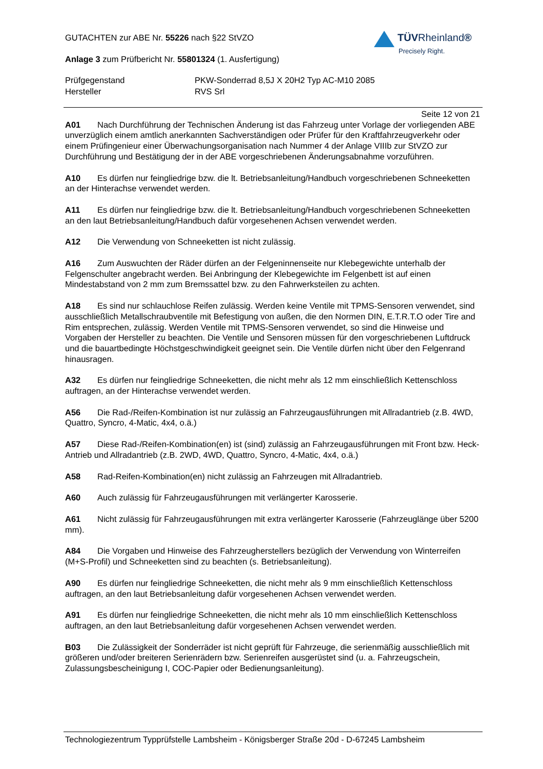GUTACHTEN zur ABE Nr. 55226 nach §22 StVZO
Anlage 3 zum Prüfbericht Nr. 55801324 (1. Ausfertigung)
Prüfgegenstand PKW-Sonderrad 8,5J X 20H2 Typ AC-M10 2085
Hersteller RVS Srl
TÜVRheinland®
Precisely Right.
Seite 12 von 21
A01 Nach Durchführung der Technischen Änderung ist das Fahrzeug unter Vorlage der vorliegenden ABE unverzüglich einem amtlich anerkannten Sachverständigen oder Prüfer für den Kraftfahrzeugverkehr oder einem Prüfingenieur einer Überwachungsorganisation nach Nummer 4 der Anlage VIIIb zur StVZO zur Durchführung und Bestätigung der in der ABE vorgeschriebenen Änderungsabnahme vorzuführen.
A10 Es dürfen nur feingliedrige bzw. die lt. Betriebsanleitung/Handbuch vorgeschriebenen Schneeketten an der Hinterachse verwendet werden.
A11 Es dürfen nur feingliedrige bzw. die lt. Betriebsanleitung/Handbuch vorgeschriebenen Schneeketten an den laut Betriebsanleitung/Handbuch dafür vorgesehenen Achsen verwendet werden.
A12 Die Verwendung von Schneeketten ist nicht zulässig.
A16 Zum Auswuchten der Räder dürfen an der Felgeninnenseite nur Klebegewichte unterhalb der Felgenschulter angebracht werden. Bei Anbringung der Klebegewichte im Felgenbett ist auf einen Mindestabstand von 2 mm zum Bremssattel bzw. zu den Fahrwerksteilen zu achten.
A18 Es sind nur schlauchlose Reifen zulässig. Werden keine Ventile mit TPMS-Sensoren verwendet, sind ausschließlich Metallschraubventile mit Befestigung von außen, die den Normen DIN, E.T.R.T.O oder Tire and Rim entsprechen, zulässig. Werden Ventile mit TPMS-Sensoren verwendet, so sind die Hinweise und Vorgaben der Hersteller zu beachten. Die Ventile und Sensoren müssen für den vorgeschriebenen Luftdruck und die bauartbedingte Höchstgeschwindigkeit geeignet sein. Die Ventile dürfen nicht über den Felgenrand hinausragen.
A32 Es dürfen nur feingliedrige Schneeketten, die nicht mehr als 12 mm einschließlich Kettenschloss auftragen, an der Hinterachse verwendet werden.
A56 Die Rad-/Reifen-Kombination ist nur zulässig an Fahrzeugausführungen mit Allradantrieb (z.B. 4WD, Quattro, Syncro, 4-Matic, 4x4, o.ä.)
A57 Diese Rad-/Reifen-Kombination(en) ist (sind) zulässig an Fahrzeugausführungen mit Front bzw. Heck-Antrieb und Allradantrieb (z.B. 2WD, 4WD, Quattro, Syncro, 4-Matic, 4x4, o.ä.)
A58 Rad-Reifen-Kombination(en) nicht zulässig an Fahrzeugen mit Allradantrieb.
A60 Auch zulässig für Fahrzeugausführungen mit verlängerter Karosserie.
A61 Nicht zulässig für Fahrzeugausführungen mit extra verlängerter Karosserie (Fahrzeuglänge über 5200 mm).
A84 Die Vorgaben und Hinweise des Fahrzeugherstellers bezüglich der Verwendung von Winterreifen (M+S-Profil) und Schneeketten sind zu beachten (s. Betriebsanleitung).
A90 Es dürfen nur feingliedrige Schneeketten, die nicht mehr als 9 mm einschließlich Kettenschloss auftragen, an den laut Betriebsanleitung dafür vorgesehenen Achsen verwendet werden.
A91 Es dürfen nur feingliedrige Schneeketten, die nicht mehr als 10 mm einschließlich Kettenschloss auftragen, an den laut Betriebsanleitung dafür vorgesehenen Achsen verwendet werden.
B03 Die Zulässigkeit der Sonderräder ist nicht geprüft für Fahrzeuge, die serienmäßig ausschließlich mit größeren und/oder breiteren Serienrädern bzw. Serienreifen ausgerüstet sind (u. a. Fahrzeugschein, Zulassungsbescheinigung I, COC-Papier oder Bedienungsanleitung).
Technologiezentrum Typprüfstelle Lambsheim - Königsberger Straße 20d - D-67245 Lambsheim